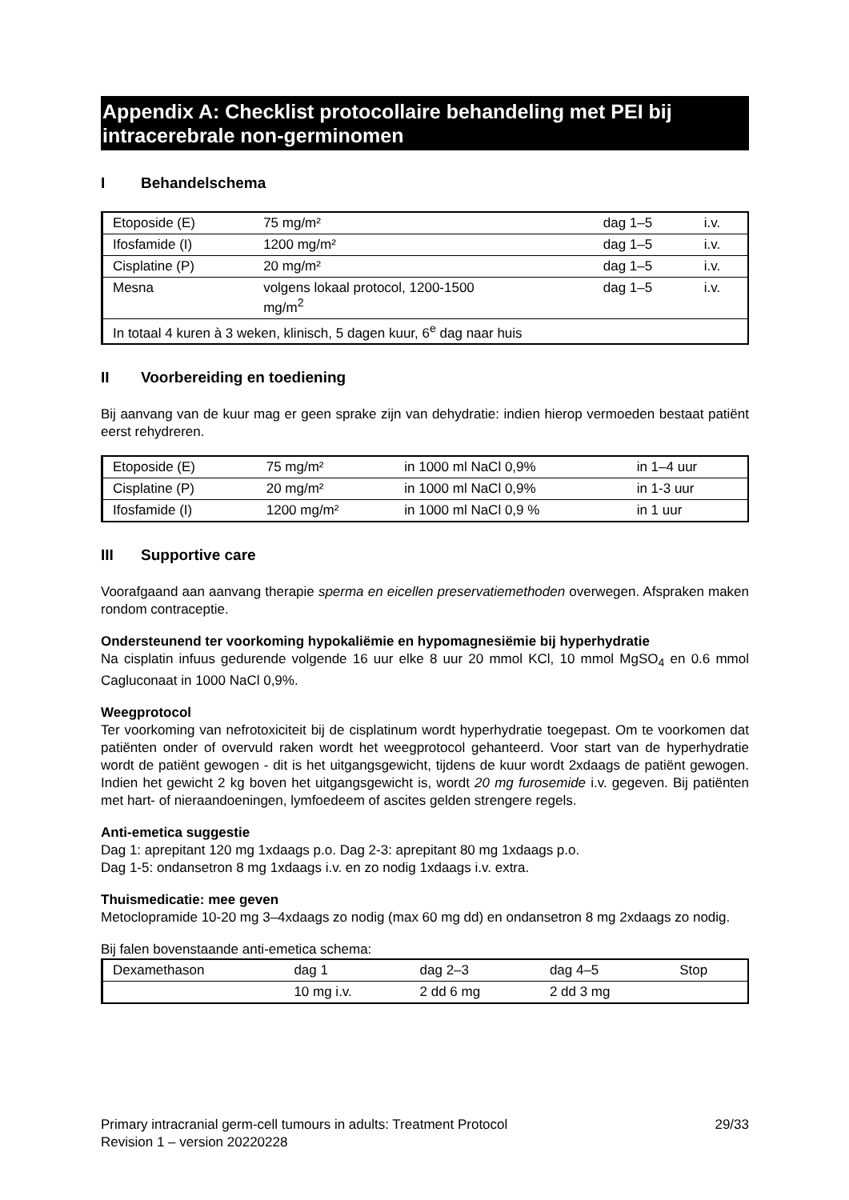Appendix A: Checklist protocollaire behandeling met PEI bij intracerebrale non-germinomen
I Behandelschema
| Etoposide (E) | 75 mg/m² | dag 1–5 | i.v. |
| Ifosfamide (I) | 1200 mg/m² | dag 1–5 | i.v. |
| Cisplatine (P) | 20 mg/m² | dag 1–5 | i.v. |
| Mesna | volgens lokaal protocol, 1200-1500 mg/m<sup>2</sup> | dag 1–5 | i.v. |
| In totaal 4 kuren à 3 weken, klinisch, 5 dagen kuur, 6<sup>e</sup> dag naar huis | | | |
II Voorbereiding en toediening
Bij aanvang van de kuur mag er geen sprake zijn van dehydratie: indien hierop vermoeden bestaat patiënt eerst rehydreren.
| Etoposide (E) | 75 mg/m² | in 1000 ml NaCl 0,9% | in 1–4 uur |
| Cisplatine (P) | 20 mg/m² | in 1000 ml NaCl 0,9% | in 1-3 uur |
| Ifosfamide (I) | 1200 mg/m² | in 1000 ml NaCl 0,9 % | in 1 uur |
III Supportive care
Voorafgaand aan aanvang therapie sperma en eicellen preservatiemethoden overwegen. Afspraken maken rondom contraceptie.
Ondersteunend ter voorkoming hypokaliëmie en hypomagnesiëmie bij hyperhydratie
Na cisplatin infuus gedurende volgende 16 uur elke 8 uur 20 mmol KCl, 10 mmol MgSO<sub>4</sub> en 0.6 mmol Cagluconaat in 1000 NaCl 0,9%.
Weegprotocol
Ter voorkoming van nefrotoxiciteit bij de cisplatinum wordt hyperhydratie toegepast. Om te voorkomen dat patiënten onder of overvuld raken wordt het weegprotocol gehanteerd. Voor start van de hyperhydratie wordt de patiënt gewogen - dit is het uitgangsgewicht, tijdens de kuur wordt 2xdaags de patiënt gewogen. Indien het gewicht 2 kg boven het uitgangsgewicht is, wordt 20 mg furosemide i.v. gegeven. Bij patiënten met hart- of nieraandoeningen, lymfoedeem of ascites gelden strengere regels.
Anti-emetica suggestie
Dag 1: aprepitant 120 mg 1xdaags p.o. Dag 2-3: aprepitant 80 mg 1xdaags p.o.
Dag 1-5: ondansetron 8 mg 1xdaags i.v. en zo nodig 1xdaags i.v. extra.
Thuismedicatie: mee geven
Metoclopramide 10-20 mg 3–4xdaags zo nodig (max 60 mg dd) en ondansetron 8 mg 2xdaags zo nodig.
Bij falen bovenstaande anti-emetica schema:
| Dexamethason | dag 1 | dag 2–3 | dag 4–5 | Stop |
| | 10 mg i.v. | 2 dd 6 mg | 2 dd 3 mg | |
Primary intracranial germ-cell tumours in adults: Treatment Protocol 29/33
Revision 1 – version 20220228